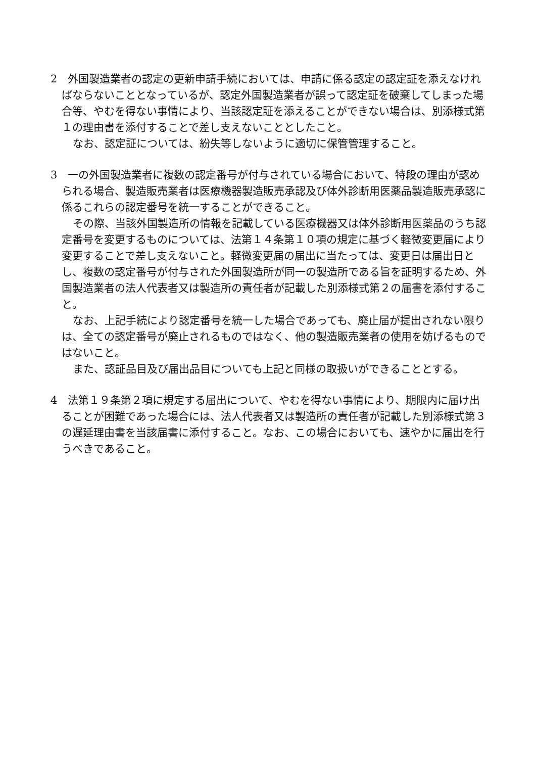2　外国製造業者の認定の更新申請手続においては、申請に係る認定の認定証を添えなければならないこととなっているが、認定外国製造業者が誤って認定証を破棄してしまった場合等、やむを得ない事情により、当該認定証を添えることができない場合は、別添様式第１の理由書を添付することで差し支えないこととしたこと。
なお、認定証については、紛失等しないように適切に保管管理すること。
3　一の外国製造業者に複数の認定番号が付与されている場合において、特段の理由が認められる場合、製造販売業者は医療機器製造販売承認及び体外診断用医薬品製造販売承認に係るこれらの認定番号を統一することができること。
その際、当該外国製造所の情報を記載している医療機器又は体外診断用医薬品のうち認定番号を変更するものについては、法第１４条第１０項の規定に基づく軽微変更届により変更することで差し支えないこと。軽微変更届の届出に当たっては、変更日は届出日とし、複数の認定番号が付与された外国製造所が同一の製造所である旨を証明するため、外国製造業者の法人代表者又は製造所の責任者が記載した別添様式第２の届書を添付すること。
なお、上記手続により認定番号を統一した場合であっても、廃止届が提出されない限りは、全ての認定番号が廃止されるものではなく、他の製造販売業者の使用を妨げるものではないこと。
また、認証品目及び届出品目についても上記と同様の取扱いができることとする。
4　法第１９条第２項に規定する届出について、やむを得ない事情により、期限内に届け出ることが困難であった場合には、法人代表者又は製造所の責任者が記載した別添様式第３の遅延理由書を当該届書に添付すること。なお、この場合においても、速やかに届出を行うべきであること。